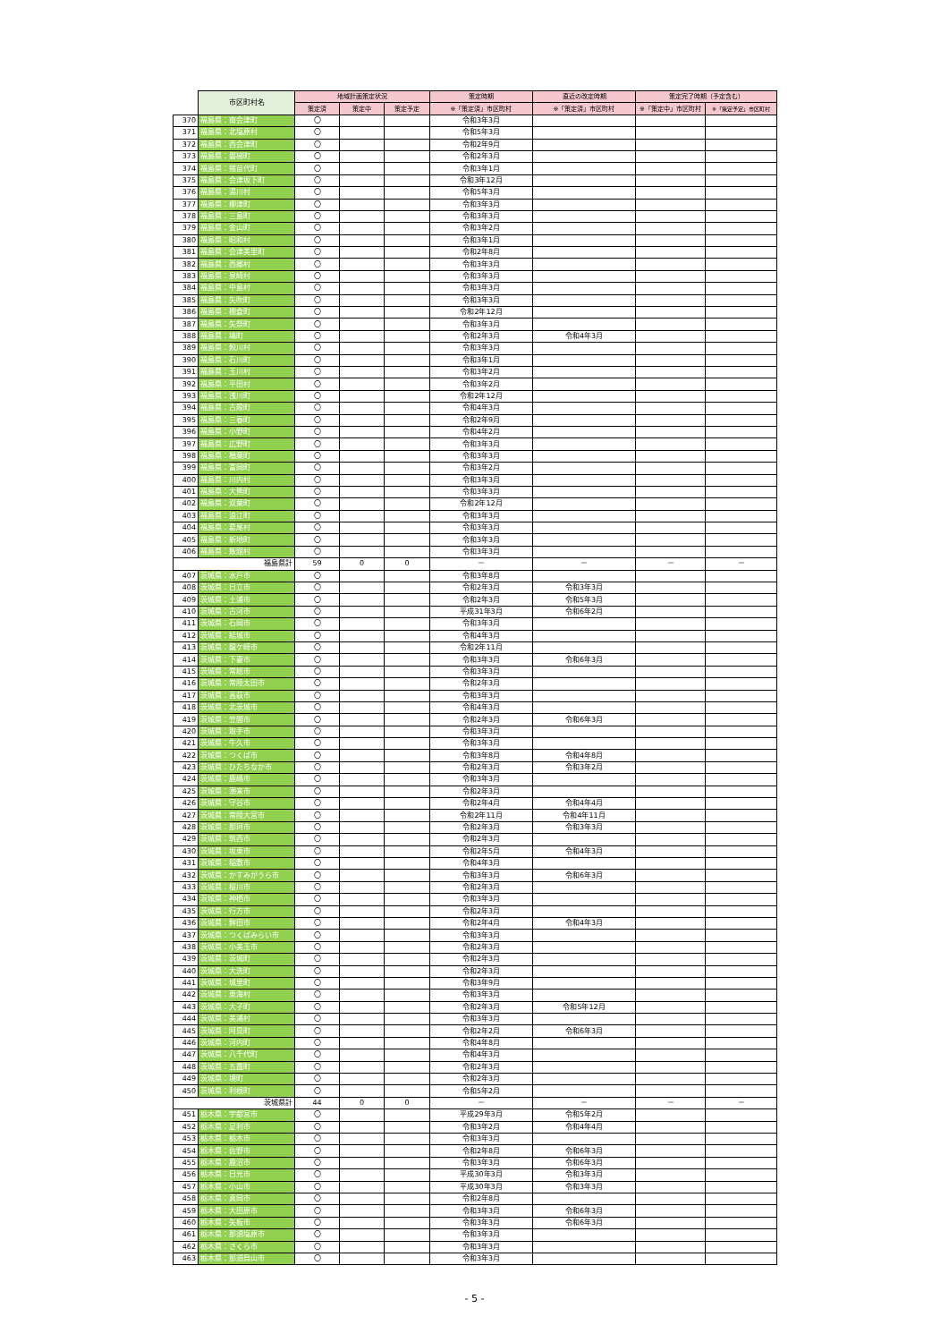| | 市区町村名 | 地域計画策定状況 | | | 策定時期 | 直近の改定時期 | 策定完了時期（予定含む） | |
| --- | --- | --- | --- | --- | --- | --- | --- | --- |
| | | 策定済 | 策定中 | 策定予定 | ※「策定済」市区町村 | ※「策定済」市区町村 | ※「策定中」市区町村 | ※「策定予定」市区町村 |
| 370 | 福島県：南会津町 | 〇 | | | 令和3年3月 | | | |
| 371 | 福島県：北塩原村 | 〇 | | | 令和5年3月 | | | |
| 372 | 福島県：西会津町 | 〇 | | | 令和2年9月 | | | |
| 373 | 福島県：磐梯町 | 〇 | | | 令和2年3月 | | | |
| 374 | 福島県：猪苗代町 | 〇 | | | 令和3年1月 | | | |
| 375 | 福島県：会津坂下町 | 〇 | | | 令和3年12月 | | | |
| 376 | 福島県：湯川村 | 〇 | | | 令和5年3月 | | | |
| 377 | 福島県：柳津町 | 〇 | | | 令和3年3月 | | | |
| 378 | 福島県：三島町 | 〇 | | | 令和3年3月 | | | |
| 379 | 福島県：金山町 | 〇 | | | 令和3年2月 | | | |
| 380 | 福島県：昭和村 | 〇 | | | 令和3年1月 | | | |
| 381 | 福島県：会津美里町 | 〇 | | | 令和2年8月 | | | |
| 382 | 福島県：西郷村 | 〇 | | | 令和3年3月 | | | |
| 383 | 福島県：泉崎村 | 〇 | | | 令和3年3月 | | | |
| 384 | 福島県：中島村 | 〇 | | | 令和3年3月 | | | |
| 385 | 福島県：矢吹町 | 〇 | | | 令和3年3月 | | | |
| 386 | 福島県：棚倉町 | 〇 | | | 令和2年12月 | | | |
| 387 | 福島県：矢祭町 | 〇 | | | 令和3年3月 | | | |
| 388 | 福島県：塙町 | 〇 | | | 令和2年3月 | 令和4年3月 | | |
| 389 | 福島県：鮫川村 | 〇 | | | 令和3年3月 | | | |
| 390 | 福島県：石川町 | 〇 | | | 令和3年1月 | | | |
| 391 | 福島県：玉川村 | 〇 | | | 令和3年2月 | | | |
| 392 | 福島県：平田村 | 〇 | | | 令和3年2月 | | | |
| 393 | 福島県：浅川町 | 〇 | | | 令和2年12月 | | | |
| 394 | 福島県：古殿町 | 〇 | | | 令和4年3月 | | | |
| 395 | 福島県：三春町 | 〇 | | | 令和2年9月 | | | |
| 396 | 福島県：小野町 | 〇 | | | 令和4年2月 | | | |
| 397 | 福島県：広野町 | 〇 | | | 令和3年3月 | | | |
| 398 | 福島県：楢葉町 | 〇 | | | 令和3年3月 | | | |
| 399 | 福島県：富岡町 | 〇 | | | 令和3年2月 | | | |
| 400 | 福島県：川内村 | 〇 | | | 令和3年3月 | | | |
| 401 | 福島県：大熊町 | 〇 | | | 令和3年3月 | | | |
| 402 | 福島県：双葉町 | 〇 | | | 令和2年12月 | | | |
| 403 | 福島県：浪江町 | 〇 | | | 令和3年3月 | | | |
| 404 | 福島県：葛尾村 | 〇 | | | 令和3年3月 | | | |
| 405 | 福島県：新地町 | 〇 | | | 令和3年3月 | | | |
| 406 | 福島県：飯舘村 | 〇 | | | 令和3年3月 | | | |
| 福島県計 | | 59 | 0 | 0 | － | － | － | － |
| 407 | 茨城県：水戸市 | 〇 | | | 令和3年8月 | | | |
| 408 | 茨城県：日立市 | 〇 | | | 令和2年3月 | 令和3年3月 | | |
| 409 | 茨城県：土浦市 | 〇 | | | 令和2年3月 | 令和5年3月 | | |
| 410 | 茨城県：古河市 | 〇 | | | 平成31年3月 | 令和6年2月 | | |
| 411 | 茨城県：石岡市 | 〇 | | | 令和3年3月 | | | |
| 412 | 茨城県：結城市 | 〇 | | | 令和4年3月 | | | |
| 413 | 茨城県：龍ケ崎市 | 〇 | | | 令和2年11月 | | | |
| 414 | 茨城県：下妻市 | 〇 | | | 令和3年3月 | 令和6年3月 | | |
| 415 | 茨城県：常総市 | 〇 | | | 令和3年3月 | | | |
| 416 | 茨城県：常陸太田市 | 〇 | | | 令和2年3月 | | | |
| 417 | 茨城県：高萩市 | 〇 | | | 令和3年3月 | | | |
| 418 | 茨城県：北茨城市 | 〇 | | | 令和4年3月 | | | |
| 419 | 茨城県：笠間市 | 〇 | | | 令和2年3月 | 令和6年3月 | | |
| 420 | 茨城県：取手市 | 〇 | | | 令和3年3月 | | | |
| 421 | 茨城県：牛久市 | 〇 | | | 令和3年3月 | | | |
| 422 | 茨城県：つくば市 | 〇 | | | 令和3年8月 | 令和4年8月 | | |
| 423 | 茨城県：ひたちなか市 | 〇 | | | 令和2年3月 | 令和3年2月 | | |
| 424 | 茨城県：鹿嶋市 | 〇 | | | 令和3年3月 | | | |
| 425 | 茨城県：潮来市 | 〇 | | | 令和2年3月 | | | |
| 426 | 茨城県：守谷市 | 〇 | | | 令和2年4月 | 令和4年4月 | | |
| 427 | 茨城県：常陸大宮市 | 〇 | | | 令和2年11月 | 令和4年11月 | | |
| 428 | 茨城県：那珂市 | 〇 | | | 令和2年3月 | 令和3年3月 | | |
| 429 | 茨城県：筑西市 | 〇 | | | 令和2年3月 | | | |
| 430 | 茨城県：坂東市 | 〇 | | | 令和2年5月 | 令和4年3月 | | |
| 431 | 茨城県：稲敷市 | 〇 | | | 令和4年3月 | | | |
| 432 | 茨城県：かすみがうら市 | 〇 | | | 令和3年3月 | 令和6年3月 | | |
| 433 | 茨城県：桜川市 | 〇 | | | 令和2年3月 | | | |
| 434 | 茨城県：神栖市 | 〇 | | | 令和3年3月 | | | |
| 435 | 茨城県：行方市 | 〇 | | | 令和2年3月 | | | |
| 436 | 茨城県：鉾田市 | 〇 | | | 令和2年4月 | 令和4年3月 | | |
| 437 | 茨城県：つくばみらい市 | 〇 | | | 令和3年3月 | | | |
| 438 | 茨城県：小美玉市 | 〇 | | | 令和2年3月 | | | |
| 439 | 茨城県：茨城町 | 〇 | | | 令和2年3月 | | | |
| 440 | 茨城県：大洗町 | 〇 | | | 令和2年3月 | | | |
| 441 | 茨城県：城里町 | 〇 | | | 令和3年9月 | | | |
| 442 | 茨城県：東海村 | 〇 | | | 令和3年3月 | | | |
| 443 | 茨城県：大子町 | 〇 | | | 令和2年3月 | 令和5年12月 | | |
| 444 | 茨城県：美浦村 | 〇 | | | 令和3年3月 | | | |
| 445 | 茨城県：阿見町 | 〇 | | | 令和2年2月 | 令和6年3月 | | |
| 446 | 茨城県：河内町 | 〇 | | | 令和4年8月 | | | |
| 447 | 茨城県：八千代町 | 〇 | | | 令和4年3月 | | | |
| 448 | 茨城県：五霞町 | 〇 | | | 令和2年3月 | | | |
| 449 | 茨城県：境町 | 〇 | | | 令和2年3月 | | | |
| 450 | 茨城県：利根町 | 〇 | | | 令和5年2月 | | | |
| 茨城県計 | | 44 | 0 | 0 | － | － | － | － |
| 451 | 栃木県：宇都宮市 | 〇 | | | 平成29年3月 | 令和5年2月 | | |
| 452 | 栃木県：足利市 | 〇 | | | 令和3年2月 | 令和4年4月 | | |
| 453 | 栃木県：栃木市 | 〇 | | | 令和3年3月 | | | |
| 454 | 栃木県：佐野市 | 〇 | | | 令和2年8月 | 令和6年3月 | | |
| 455 | 栃木県：鹿沼市 | 〇 | | | 令和3年3月 | 令和6年3月 | | |
| 456 | 栃木県：日光市 | 〇 | | | 平成30年3月 | 令和3年3月 | | |
| 457 | 栃木県：小山市 | 〇 | | | 平成30年3月 | 令和3年3月 | | |
| 458 | 栃木県：真岡市 | 〇 | | | 令和2年8月 | | | |
| 459 | 栃木県：大田原市 | 〇 | | | 令和3年3月 | 令和6年3月 | | |
| 460 | 栃木県：矢板市 | 〇 | | | 令和3年3月 | 令和6年3月 | | |
| 461 | 栃木県：那須塩原市 | 〇 | | | 令和3年3月 | | | |
| 462 | 栃木県：さくら市 | 〇 | | | 令和3年3月 | | | |
| 463 | 栃木県：那須烏山市 | 〇 | | | 令和3年3月 | | | |
- 5 -